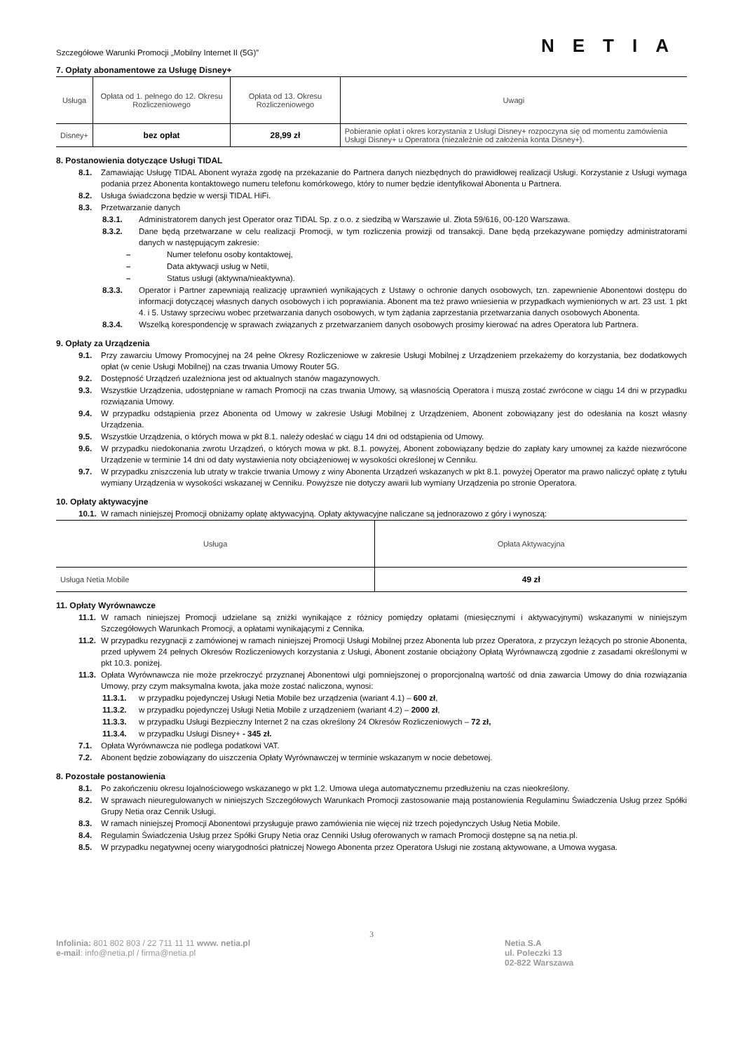Szczegółowe Warunki Promocji „Mobilny Internet II (5G)” NETIA
7. Opłaty abonamentowe za Usługę Disney+
| Usługa | Opłata od 1. pełnego do 12. Okresu Rozliczeniowego | Opłata od 13. Okresu Rozliczeniowego | Uwagi |
| --- | --- | --- | --- |
| Disney+ | bez opłat | 28,99 zł | Pobieranie opłat i okres korzystania z Usługi Disney+ rozpoczyna się od momentu zamówienia Usługi Disney+ u Operatora (niezależnie od założenia konta Disney+). |
8. Postanowienia dotyczące Usługi TIDAL
8.1. Zamawiając Usługę TIDAL Abonent wyraża zgodę na przekazanie do Partnera danych niezbędnych do prawidłowej realizacji Usługi. Korzystanie z Usługi wymaga podania przez Abonenta kontaktowego numeru telefonu komórkowego, który to numer będzie identyfikował Abonenta u Partnera.
8.2. Usługa świadczona będzie w wersji TIDAL HiFi.
8.3. Przetwarzanie danych
8.3.1. Administratorem danych jest Operator oraz TIDAL Sp. z o.o. z siedzibą w Warszawie ul. Złota 59/616, 00-120 Warszawa.
8.3.2. Dane będą przetwarzane w celu realizacji Promocji, w tym rozliczenia prowizji od transakcji. Dane będą przekazywane pomiędzy administratorami danych w następującym zakresie:
– Numer telefonu osoby kontaktowej,
– Data aktywacji usług w Netii,
– Status usługi (aktywna/nieaktywna).
8.3.3. Operator i Partner zapewniają realizację uprawnień wynikających z Ustawy o ochronie danych osobowych, tzn. zapewnienie Abonentowi dostępu do informacji dotyczącej własnych danych osobowych i ich poprawiania. Abonent ma też prawo wniesienia w przypadkach wymienionych w art. 23 ust. 1 pkt 4. i 5. Ustawy sprzeciwu wobec przetwarzania danych osobowych, w tym żądania zaprzestania przetwarzania danych osobowych Abonenta.
8.3.4. Wszelką korespondencję w sprawach związanych z przetwarzaniem danych osobowych prosimy kierować na adres Operatora lub Partnera.
9. Opłaty za Urządzenia
9.1. Przy zawarciu Umowy Promocyjnej na 24 pełne Okresy Rozliczeniowe w zakresie Usługi Mobilnej z Urządzeniem przekażemy do korzystania, bez dodatkowych opłat (w cenie Usługi Mobilnej) na czas trwania Umowy Router 5G.
9.2. Dostępność Urządzeń uzależniona jest od aktualnych stanów magazynowych.
9.3. Wszystkie Urządzenia, udostępniane w ramach Promocji na czas trwania Umowy, są własnością Operatora i muszą zostać zwrócone w ciągu 14 dni w przypadku rozwiązania Umowy.
9.4. W przypadku odstąpienia przez Abonenta od Umowy w zakresie Usługi Mobilnej z Urządzeniem, Abonent zobowiązany jest do odesłania na koszt własny Urządzenia.
9.5. Wszystkie Urządzenia, o których mowa w pkt 8.1. należy odesłać w ciągu 14 dni od odstąpienia od Umowy.
9.6. W przypadku niedokonania zwrotu Urządzeń, o których mowa w pkt. 8.1. powyżej, Abonent zobowiązany będzie do zapłaty kary umownej za każde niezwrócone Urządzenie w terminie 14 dni od daty wystawienia noty obciążeniowej w wysokości określonej w Cenniku.
9.7. W przypadku zniszczenia lub utraty w trakcie trwania Umowy z winy Abonenta Urządzeń wskazanych w pkt 8.1. powyżej Operator ma prawo naliczyć opłatę z tytułu wymiany Urządzenia w wysokości wskazanej w Cenniku. Powyższe nie dotyczy awarii lub wymiany Urządzenia po stronie Operatora.
10. Opłaty aktywacyjne
10.1. W ramach niniejszej Promocji obniżamy opłatę aktywacyjną. Opłaty aktywacyjne naliczane są jednorazowo z góry i wynoszą:
| Usługa | Opłata Aktywacyjna |
| --- | --- |
| Usługa Netia Mobile | 49 zł |
11. Opłaty Wyrównawcze
11.1. W ramach niniejszej Promocji udzielane są zniżki wynikające z różnicy pomiędzy opłatami (miesięcznymi i aktywacyjnymi) wskazanymi w niniejszym Szczegółowych Warunkach Promocji, a opłatami wynikającymi z Cennika.
11.2. W przypadku rezygnacji z zamówionej w ramach niniejszej Promocji Usługi Mobilnej przez Abonenta lub przez Operatora, z przyczyn leżących po stronie Abonenta, przed upływem 24 pełnych Okresów Rozliczeniowych korzystania z Usługi, Abonent zostanie obciążony Opłatą Wyrównawczą zgodnie z zasadami określonymi w pkt 10.3. poniżej.
11.3. Opłata Wyrównawcza nie może przekroczyć przyznanej Abonentowi ulgi pomniejszonej o proporcjonalną wartość od dnia zawarcia Umowy do dnia rozwiązania Umowy, przy czym maksymalna kwota, jaka może zostać naliczona, wynosi:
11.3.1. w przypadku pojedynczej Usługi Netia Mobile bez urządzenia (wariant 4.1) – 600 zł,
11.3.2. w przypadku pojedynczej Usługi Netia Mobile z urządzeniem (wariant 4.2) – 2000 zł,
11.3.3. w przypadku Usługi Bezpieczny Internet 2 na czas określony 24 Okresów Rozliczeniowych – 72 zł,
11.3.4. w przypadku Usługi Disney+ - 345 zł.
7.1. Opłata Wyrównawcza nie podlega podatkowi VAT.
7.2. Abonent będzie zobowiązany do uiszczenia Opłaty Wyrównawczej w terminie wskazanym w nocie debetowej.
8. Pozostałe postanowienia
8.1. Po zakończeniu okresu lojalnościowego wskazanego w pkt 1.2. Umowa ulega automatycznemu przedłużeniu na czas nieokreślony.
8.2. W sprawach nieuregulowanych w niniejszych Szczegółowych Warunkach Promocji zastosowanie mają postanowienia Regulaminu Świadczenia Usług przez Spółki Grupy Netia oraz Cennik Usługi.
8.3. W ramach niniejszej Promocji Abonentowi przysługuje prawo zamówienia nie więcej niż trzech pojedynczych Usług Netia Mobile.
8.4. Regulamin Świadczenia Usług przez Spółki Grupy Netia oraz Cenniki Usług oferowanych w ramach Promocji dostępne są na netia.pl.
8.5. W przypadku negatywnej oceny wiarygodności płatniczej Nowego Abonenta przez Operatora Usługi nie zostaną aktywowane, a Umowa wygasa.
3
Infolinia: 801 802 803 / 22 711 11 11 www. netia.pl
e-mail: info@netia.pl / firma@netia.pl
Netia S.A
ul. Poleczki 13
02-822 Warszawa